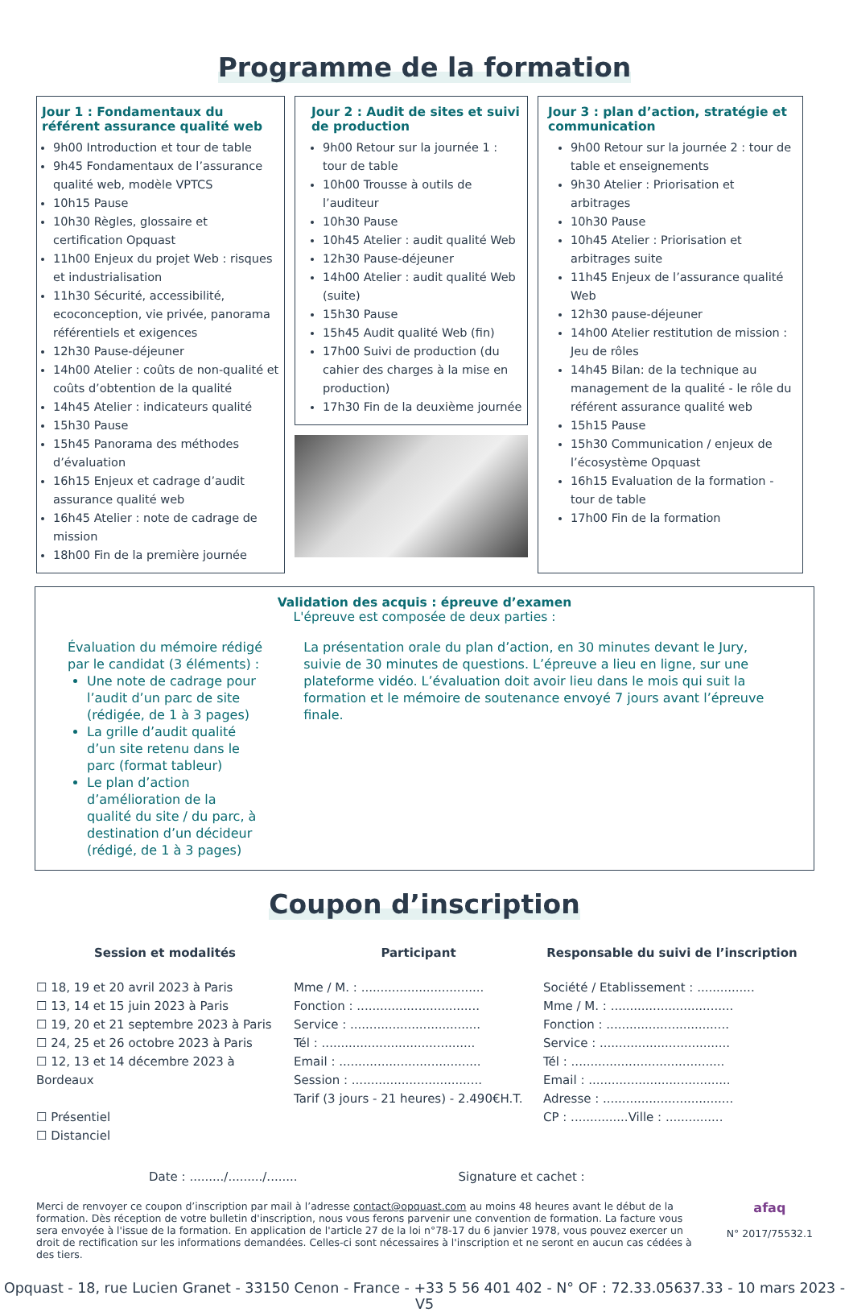Programme de la formation
Jour 1 : Fondamentaux du référent assurance qualité web
9h00 Introduction et tour de table
9h45 Fondamentaux de l’assurance qualité web, modèle VPTCS
10h15 Pause
10h30 Règles, glossaire et certification Opquast
11h00 Enjeux du projet Web : risques et industrialisation
11h30 Sécurité, accessibilité, ecoconception, vie privée, panorama référentiels et exigences
12h30 Pause-déjeuner
14h00 Atelier : coûts de non-qualité et coûts d’obtention de la qualité
14h45 Atelier : indicateurs qualité
15h30 Pause
15h45 Panorama des méthodes d’évaluation
16h15 Enjeux et cadrage d’audit assurance qualité web
16h45 Atelier : note de cadrage de mission
18h00 Fin de la première journée
Jour 2 : Audit de sites et suivi de production
9h00 Retour sur la journée 1 : tour de table
10h00 Trousse à outils de l’auditeur
10h30 Pause
10h45 Atelier : audit qualité Web
12h30 Pause-déjeuner
14h00 Atelier : audit qualité Web (suite)
15h30 Pause
15h45 Audit qualité Web (fin)
17h00 Suivi de production (du cahier des charges à la mise en production)
17h30 Fin de la deuxième journée
Jour 3 : plan d’action, stratégie et communication
9h00 Retour sur la journée 2 : tour de table et enseignements
9h30 Atelier : Priorisation et arbitrages
10h30 Pause
10h45 Atelier : Priorisation et arbitrages suite
11h45 Enjeux de l’assurance qualité Web
12h30 pause-déjeuner
14h00 Atelier restitution de mission : Jeu de rôles
14h45 Bilan: de la technique au management de la qualité - le rôle du référent assurance qualité web
15h15 Pause
15h30 Communication / enjeux de l’écosystème Opquast
16h15 Evaluation de la formation - tour de table
17h00 Fin de la formation
Validation des acquis : épreuve d’examen
L'épreuve est composée de deux parties :
Évaluation du mémoire rédigé par le candidat (3 éléments) :
Une note de cadrage pour l’audit d’un parc de site (rédigée, de 1 à 3 pages)
La grille d’audit qualité d’un site retenu dans le parc (format tableur)
Le plan d’action d’amélioration de la qualité du site / du parc, à destination d’un décideur (rédigé, de 1 à 3 pages)
La présentation orale du plan d’action, en 30 minutes devant le Jury, suivie de 30 minutes de questions. L’épreuve a lieu en ligne, sur une plateforme vidéo. L’évaluation doit avoir lieu dans le mois qui suit la formation et le mémoire de soutenance envoyé 7 jours avant l’épreuve finale.
Coupon d’inscription
Session et modalités
☐ 18, 19 et 20 avril 2023 à Paris
☐ 13, 14 et 15 juin 2023 à Paris
☐ 19, 20 et 21 septembre 2023 à Paris
☐ 24, 25 et 26 octobre 2023 à Paris
☐ 12, 13 et 14 décembre 2023 à Bordeaux
☐ Présentiel
☐ Distanciel
Participant
Mme / M. : ................................
Fonction : ................................
Service : ..................................
Tél : ........................................
Email : .....................................
Session : ..................................
Tarif (3 jours - 21 heures) - 2.490€H.T.
Responsable du suivi de l’inscription
Société / Etablissement : ...............
Mme / M. : ................................
Fonction : ................................
Service : ..................................
Tél : ........................................
Email : .....................................
Adresse : ..................................
CP : ...............Ville : ...............
Date : ........./........./........ Signature et cachet :
Merci de renvoyer ce coupon d’inscription par mail à l’adresse contact@opquast.com au moins 48 heures avant le début de la formation. Dès réception de votre bulletin d'inscription, nous vous ferons parvenir une convention de formation. La facture vous sera envoyée à l'issue de la formation. En application de l'article 27 de la loi n°78-17 du 6 janvier 1978, vous pouvez exercer un droit de rectification sur les informations demandées. Celles-ci sont nécessaires à l'inscription et ne seront en aucun cas cédées à des tiers.
afaq
N° 2017/75532.1
Opquast - 18, rue Lucien Granet - 33150 Cenon - France - +33 5 56 401 402 - N° OF : 72.33.05637.33 - 10 mars 2023 - V5